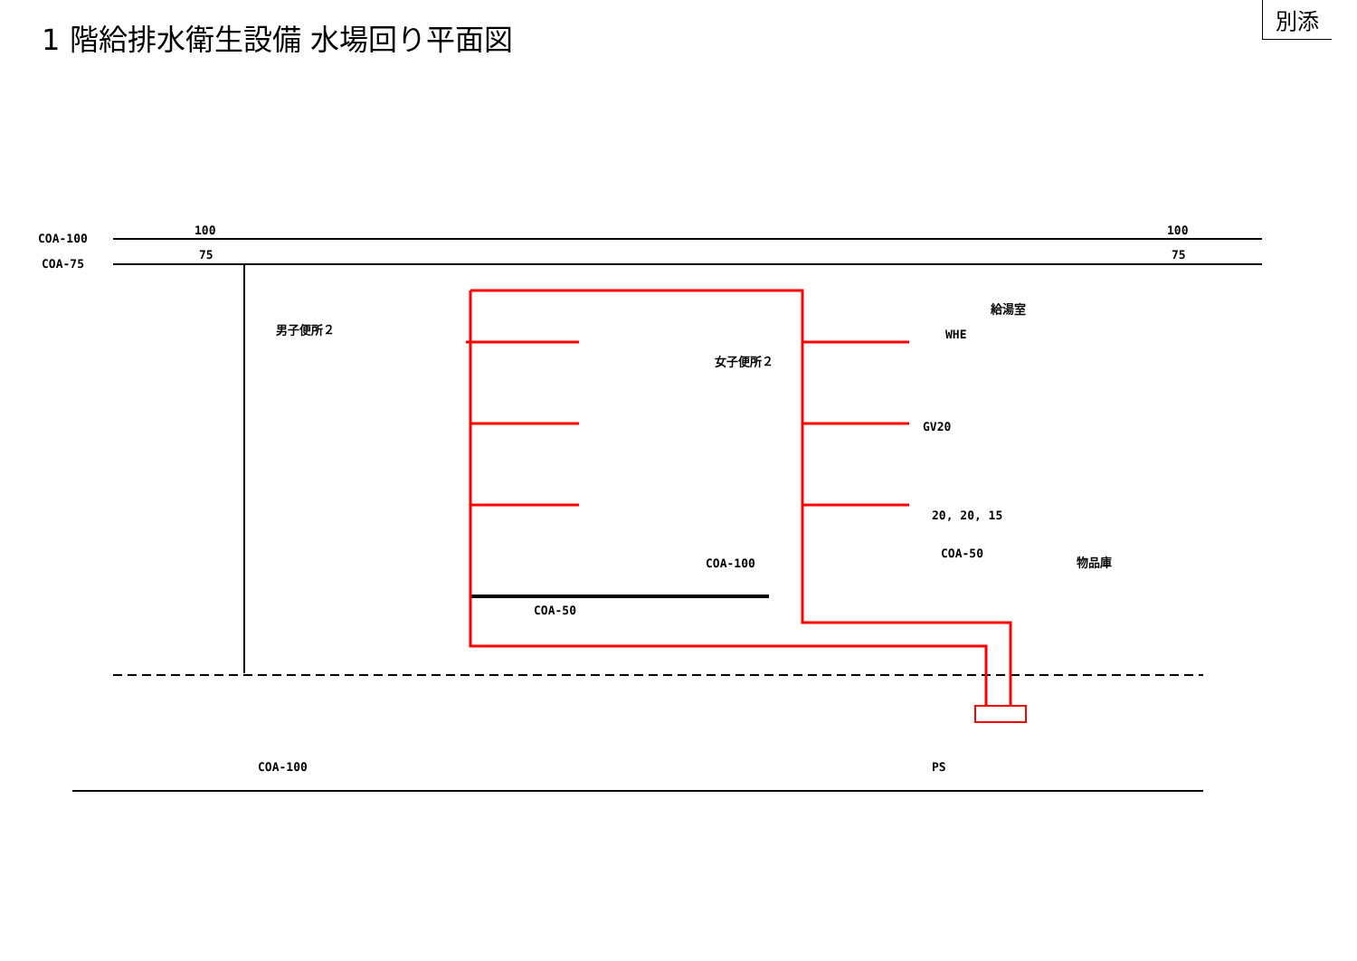1 階給排水衛生設備 水場回り平面図
別添
COA-100
COA-75
100
100
75
75
男子便所２
女子便所２
給湯室
物品庫
GV20
20, 20, 15
COA-50
COA-100
COA-50
COA-100
PS
WHE